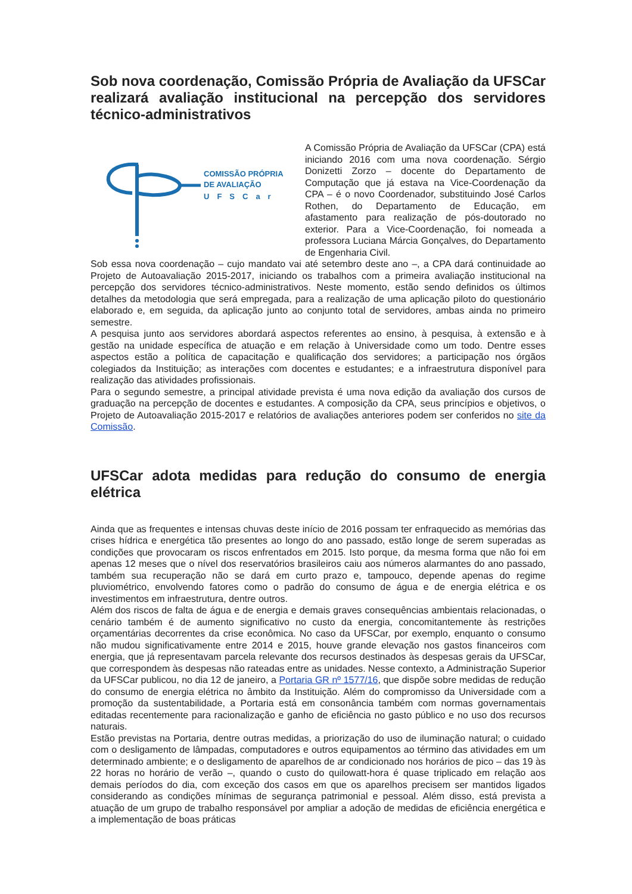Sob nova coordenação, Comissão Própria de Avaliação da UFSCar realizará avaliação institucional na percepção dos servidores técnico-administrativos
COMISSÃO PRÓPRIA
DE AVALIAÇÃO
UFSCar
A Comissão Própria de Avaliação da UFSCar (CPA) está iniciando 2016 com uma nova coordenação. Sérgio Donizetti Zorzo – docente do Departamento de Computação que já estava na Vice-Coordenação da CPA – é o novo Coordenador, substituindo José Carlos Rothen, do Departamento de Educação, em afastamento para realização de pós-doutorado no exterior. Para a Vice-Coordenação, foi nomeada a professora Luciana Márcia Gonçalves, do Departamento de Engenharia Civil.
Sob essa nova coordenação – cujo mandato vai até setembro deste ano –, a CPA dará continuidade ao Projeto de Autoavaliação 2015-2017, iniciando os trabalhos com a primeira avaliação institucional na percepção dos servidores técnico-administrativos. Neste momento, estão sendo definidos os últimos detalhes da metodologia que será empregada, para a realização de uma aplicação piloto do questionário elaborado e, em seguida, da aplicação junto ao conjunto total de servidores, ambas ainda no primeiro semestre.
A pesquisa junto aos servidores abordará aspectos referentes ao ensino, à pesquisa, à extensão e à gestão na unidade específica de atuação e em relação à Universidade como um todo. Dentre esses aspectos estão a política de capacitação e qualificação dos servidores; a participação nos órgãos colegiados da Instituição; as interações com docentes e estudantes; e a infraestrutura disponível para realização das atividades profissionais.
Para o segundo semestre, a principal atividade prevista é uma nova edição da avaliação dos cursos de graduação na percepção de docentes e estudantes. A composição da CPA, seus princípios e objetivos, o Projeto de Autoavaliação 2015-2017 e relatórios de avaliações anteriores podem ser conferidos no site da Comissão.
UFSCar adota medidas para redução do consumo de energia elétrica
Ainda que as frequentes e intensas chuvas deste início de 2016 possam ter enfraquecido as memórias das crises hídrica e energética tão presentes ao longo do ano passado, estão longe de serem superadas as condições que provocaram os riscos enfrentados em 2015. Isto porque, da mesma forma que não foi em apenas 12 meses que o nível dos reservatórios brasileiros caiu aos números alarmantes do ano passado, também sua recuperação não se dará em curto prazo e, tampouco, depende apenas do regime pluviométrico, envolvendo fatores como o padrão do consumo de água e de energia elétrica e os investimentos em infraestrutura, dentre outros.
Além dos riscos de falta de água e de energia e demais graves consequências ambientais relacionadas, o cenário também é de aumento significativo no custo da energia, concomitantemente às restrições orçamentárias decorrentes da crise econômica. No caso da UFSCar, por exemplo, enquanto o consumo não mudou significativamente entre 2014 e 2015, houve grande elevação nos gastos financeiros com energia, que já representavam parcela relevante dos recursos destinados às despesas gerais da UFSCar, que correspondem às despesas não rateadas entre as unidades. Nesse contexto, a Administração Superior da UFSCar publicou, no dia 12 de janeiro, a Portaria GR nº 1577/16, que dispõe sobre medidas de redução do consumo de energia elétrica no âmbito da Instituição. Além do compromisso da Universidade com a promoção da sustentabilidade, a Portaria está em consonância também com normas governamentais editadas recentemente para racionalização e ganho de eficiência no gasto público e no uso dos recursos naturais.
Estão previstas na Portaria, dentre outras medidas, a priorização do uso de iluminação natural; o cuidado com o desligamento de lâmpadas, computadores e outros equipamentos ao término das atividades em um determinado ambiente; e o desligamento de aparelhos de ar condicionado nos horários de pico – das 19 às 22 horas no horário de verão –, quando o custo do quilowatt-hora é quase triplicado em relação aos demais períodos do dia, com exceção dos casos em que os aparelhos precisem ser mantidos ligados considerando as condições mínimas de segurança patrimonial e pessoal. Além disso, está prevista a atuação de um grupo de trabalho responsável por ampliar a adoção de medidas de eficiência energética e a implementação de boas práticas